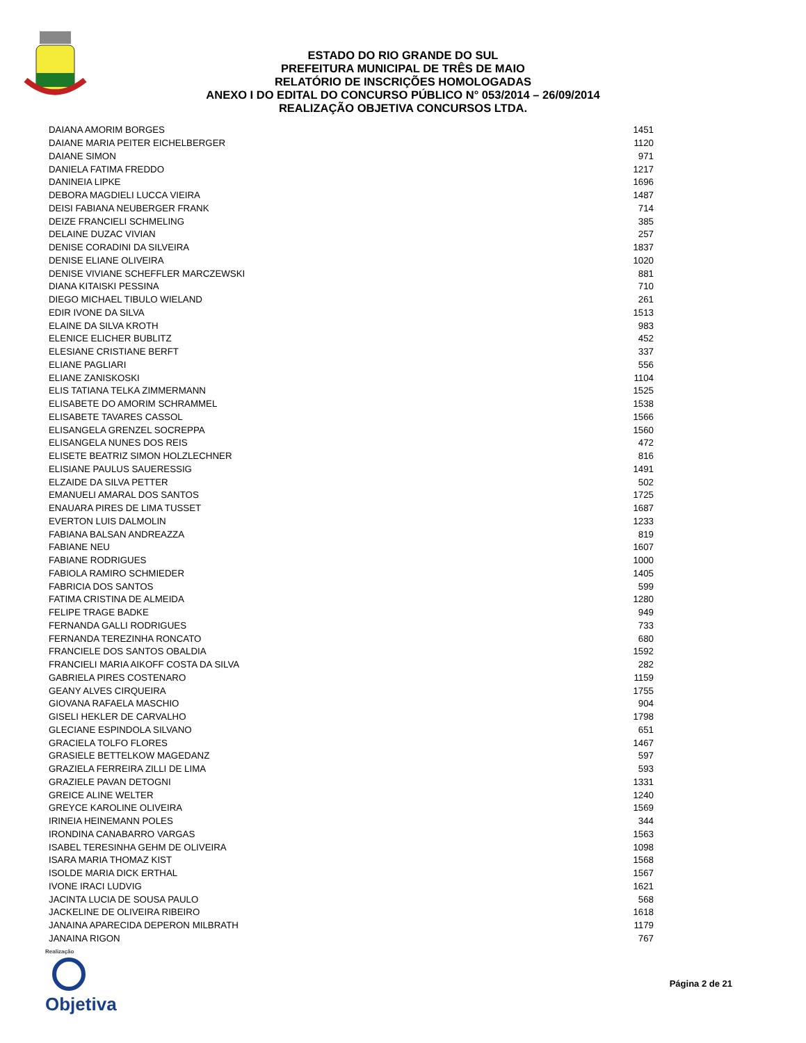ESTADO DO RIO GRANDE DO SUL
PREFEITURA MUNICIPAL DE TRÊS DE MAIO
RELATÓRIO DE INSCRIÇÕES HOMOLOGADAS
ANEXO I DO EDITAL DO CONCURSO PÚBLICO N° 053/2014 – 26/09/2014
REALIZAÇÃO OBJETIVA CONCURSOS LTDA.
| DAIANA AMORIM BORGES | 1451 |
| DAIANE MARIA PEITER EICHELBERGER | 1120 |
| DAIANE SIMON | 971 |
| DANIELA FATIMA FREDDO | 1217 |
| DANINEIA LIPKE | 1696 |
| DEBORA MAGDIELI LUCCA VIEIRA | 1487 |
| DEISI FABIANA NEUBERGER FRANK | 714 |
| DEIZE FRANCIELI SCHMELING | 385 |
| DELAINE DUZAC VIVIAN | 257 |
| DENISE CORADINI DA SILVEIRA | 1837 |
| DENISE ELIANE OLIVEIRA | 1020 |
| DENISE VIVIANE SCHEFFLER MARCZEWSKI | 881 |
| DIANA KITAISKI PESSINA | 710 |
| DIEGO MICHAEL TIBULO WIELAND | 261 |
| EDIR IVONE DA SILVA | 1513 |
| ELAINE DA SILVA KROTH | 983 |
| ELENICE ELICHER BUBLITZ | 452 |
| ELESIANE CRISTIANE BERFT | 337 |
| ELIANE PAGLIARI | 556 |
| ELIANE ZANISKOSKI | 1104 |
| ELIS TATIANA TELKA ZIMMERMANN | 1525 |
| ELISABETE DO AMORIM SCHRAMMEL | 1538 |
| ELISABETE TAVARES CASSOL | 1566 |
| ELISANGELA GRENZEL SOCREPPA | 1560 |
| ELISANGELA NUNES DOS REIS | 472 |
| ELISETE BEATRIZ SIMON HOLZLECHNER | 816 |
| ELISIANE PAULUS SAUERESSIG | 1491 |
| ELZAIDE DA SILVA PETTER | 502 |
| EMANUELI AMARAL DOS SANTOS | 1725 |
| ENAUARA PIRES DE LIMA TUSSET | 1687 |
| EVERTON LUIS DALMOLIN | 1233 |
| FABIANA BALSAN ANDREAZZA | 819 |
| FABIANE NEU | 1607 |
| FABIANE RODRIGUES | 1000 |
| FABIOLA RAMIRO SCHMIEDER | 1405 |
| FABRICIA DOS SANTOS | 599 |
| FATIMA CRISTINA DE ALMEIDA | 1280 |
| FELIPE TRAGE BADKE | 949 |
| FERNANDA GALLI RODRIGUES | 733 |
| FERNANDA TEREZINHA RONCATO | 680 |
| FRANCIELE DOS SANTOS OBALDIA | 1592 |
| FRANCIELI MARIA AIKOFF COSTA DA SILVA | 282 |
| GABRIELA PIRES COSTENARO | 1159 |
| GEANY ALVES CIRQUEIRA | 1755 |
| GIOVANA RAFAELA MASCHIO | 904 |
| GISELI HEKLER DE CARVALHO | 1798 |
| GLECIANE ESPINDOLA SILVANO | 651 |
| GRACIELA TOLFO FLORES | 1467 |
| GRASIELE BETTELKOW MAGEDANZ | 597 |
| GRAZIELA FERREIRA ZILLI DE LIMA | 593 |
| GRAZIELE PAVAN DETOGNI | 1331 |
| GREICE ALINE WELTER | 1240 |
| GREYCE KAROLINE OLIVEIRA | 1569 |
| IRINEIA HEINEMANN POLES | 344 |
| IRONDINA CANABARRO VARGAS | 1563 |
| ISABEL TERESINHA GEHM DE OLIVEIRA | 1098 |
| ISARA MARIA THOMAZ KIST | 1568 |
| ISOLDE MARIA DICK ERTHAL | 1567 |
| IVONE IRACI LUDVIG | 1621 |
| JACINTA LUCIA DE SOUSA PAULO | 568 |
| JACKELINE DE OLIVEIRA RIBEIRO | 1618 |
| JANAINA APARECIDA DEPERON MILBRATH | 1179 |
| JANAINA RIGON | 767 |
Realização
Objetiva
Página 2 de 21